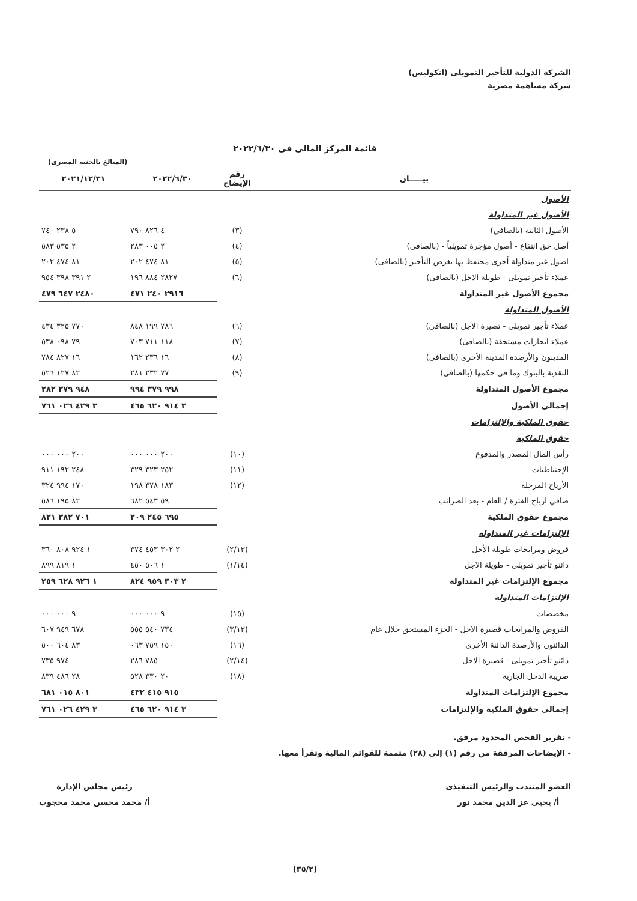الشركة الدولية للتأجير التمويلى (انكوليس)
شركة مساهمة مصرية
قائمة المركز المالى فى ٢٠٢٢/٦/٣٠
(المبالغ بالجنيه المصرى)
| بيـــــان | رقم الإيضاح | ٢٠٢٢/٦/٣٠ | ٢٠٢١/١٢/٣١ |
| --- | --- | --- | --- |
| الأصول | | | |
| الأصول غير المتداولة | | | |
| الأصول الثابتة (بالصافي) | (٣) | ٤ ٨٢٦ ٧٩٠ | ٥ ٢٣٨ ٧٤٠ |
| أصل حق انتفاع - أصول مؤجرة تمويلياً - (بالصافى) | (٤) | ٢ ٠٠٥ ٢٨٣ | ٢ ٥٣٥ ٥٨٣ |
| اصول غير متداولة أخرى محتفظ بها بغرض التأجير (بالصافى) | (٥) | ٨١ ٤٧٤ ٢٠٢ | ٨١ ٤٧٤ ٢٠٢ |
| عملاء تأجير تمويلى - طويلة الاجل (بالصافى) | (٦) | ٢٨٢٧ ٨٨٤ ١٩٦ | ٢ ٣٩١ ٣٩٨ ٩٥٤ |
| مجموع الأصول غير المتداولة | | ٢٩١٦ ٢٤٠ ٤٧١ | ٢٤٨٠ ٦٤٧ ٤٧٩ |
| الأصول المتداولة | | | |
| عملاء تأجير تمويلى - تصيرة الاجل (بالصافى) | (٦) | ٧٨٦ ١٩٩ ٨٤٨ | ٧٧٠ ٣٢٥ ٤٣٤ |
| عملاء ايجارات مستحقة (بالصافى) | (٧) | ١١٨ ٧١١ ٧٠٣ | ٧٩ ٠٩٨ ٥٣٨ |
| المدينون والأرصدة المدينة الأخرى (بالصافى) | (٨) | ١٦ ٢٣٦ ١٦٢ | ١٦ ٨٢٧ ٧٨٤ |
| النقدية بالبنوك وما فى حكمها (بالصافى) | (٩) | ٧٧ ٢٣٢ ٢٨١ | ٨٢ ١٢٧ ٥٢٦ |
| مجموع الأصول المتداولة | | ٩٩٨ ٣٧٩ ٩٩٤ | ٩٤٨ ٣٧٩ ٢٨٢ |
| إجمالى الأصول | | ٣ ٩١٤ ٦٢٠ ٤٦٥ | ٣ ٤٢٩ ٠٢٦ ٧٦١ |
| حقوق الملكية والإلتزامات | | | |
| حقوق الملكية | | | |
| رأس المال المصدر والمدفوع | (١٠) | ٢٠٠ ٠٠٠ ٠٠٠ | ٢٠٠ ٠٠٠ ٠٠٠ |
| الإحتياطيات | (١١) | ٢٥٢ ٣٢٣ ٣٢٩ | ٢٤٨ ١٩٢ ٩١١ |
| الأرباح المرحلة | (١٢) | ١٨٣ ٣٧٨ ١٩٨ | ١٧٠ ٩٩٤ ٣٢٤ |
| صافي ارباح الفترة / العام - بعد الضرائب | | ٥٩ ٥٤٣ ٦٨٢ | ٨٢ ١٩٥ ٥٨٦ |
| مجموع حقوق الملكية | | ٦٩٥ ٢٤٥ ٢٠٩ | ٧٠١ ٣٨٢ ٨٢١ |
| الإلتزامات غير المتداولة | | | |
| قروض ومرابحات طويلة الأجل | (٢/١٣) | ٢ ٣٠٢ ٤٥٣ ٣٧٤ | ١ ٩٢٤ ٨٠٨ ٣٦٠ |
| دائنو تأجير تمويلى - طويلة الاجل | (١/١٤) | ١ ٥٠٦ ٤٥٠ | ١ ٨١٩ ٨٩٩ |
| مجموع الإلتزامات غير المتداولة | | ٢ ٣٠٣ ٩٥٩ ٨٢٤ | ١ ٩٢٦ ٦٢٨ ٢٥٩ |
| الإلتزامات المتداولة | | | |
| مخصصات | (١٥) | ٩ ٠٠٠ ٠٠٠ | ٩ ٠٠٠ ٠٠٠ |
| القروض والمرابحات قصيرة الاجل - الجزء المستحق خلال عام | (٣/١٣) | ٧٣٤ ٥٤٠ ٥٥٥ | ٦٧٨ ٩٤٩ ٦٠٧ |
| الدائنون والأرصدة الدائنة الأخرى | (١٦) | ١٥٠ ٧٥٩ ٠٦٣ | ٨٣ ٦٠٤ ٥٠٠ |
| دائنو تأجير تمويلى - قصيرة الاجل | (٢/١٤) | ٧٨٥ ٢٨٦ | ٩٧٤ ٧٣٥ |
| ضريبة الدخل الجارية | (١٨) | ٢٠ ٣٣٠ ٥٢٨ | ٢٨ ٤٨٦ ٨٣٩ |
| مجموع الإلتزامات المتداولة | | ٩١٥ ٤١٥ ٤٣٢ | ٨٠١ ٠١٥ ٦٨١ |
| إجمالى حقوق الملكية والإلتزامات | | ٣ ٩١٤ ٦٢٠ ٤٦٥ | ٣ ٤٢٩ ٠٢٦ ٧٦١ |
- تقرير الفحص المحدود مرفق.
- الإيضاحات المرفقة من رقم (١) إلى (٢٨) متممة للقوائم المالية وتقرأ معها.
العضو المنتدب والرئيس التنفيذى
أ/ يحيى عز الدين محمد نور
رئيس مجلس الإدارة
أ/ محمد محسن محمد محجوب
(٣٥/٢)